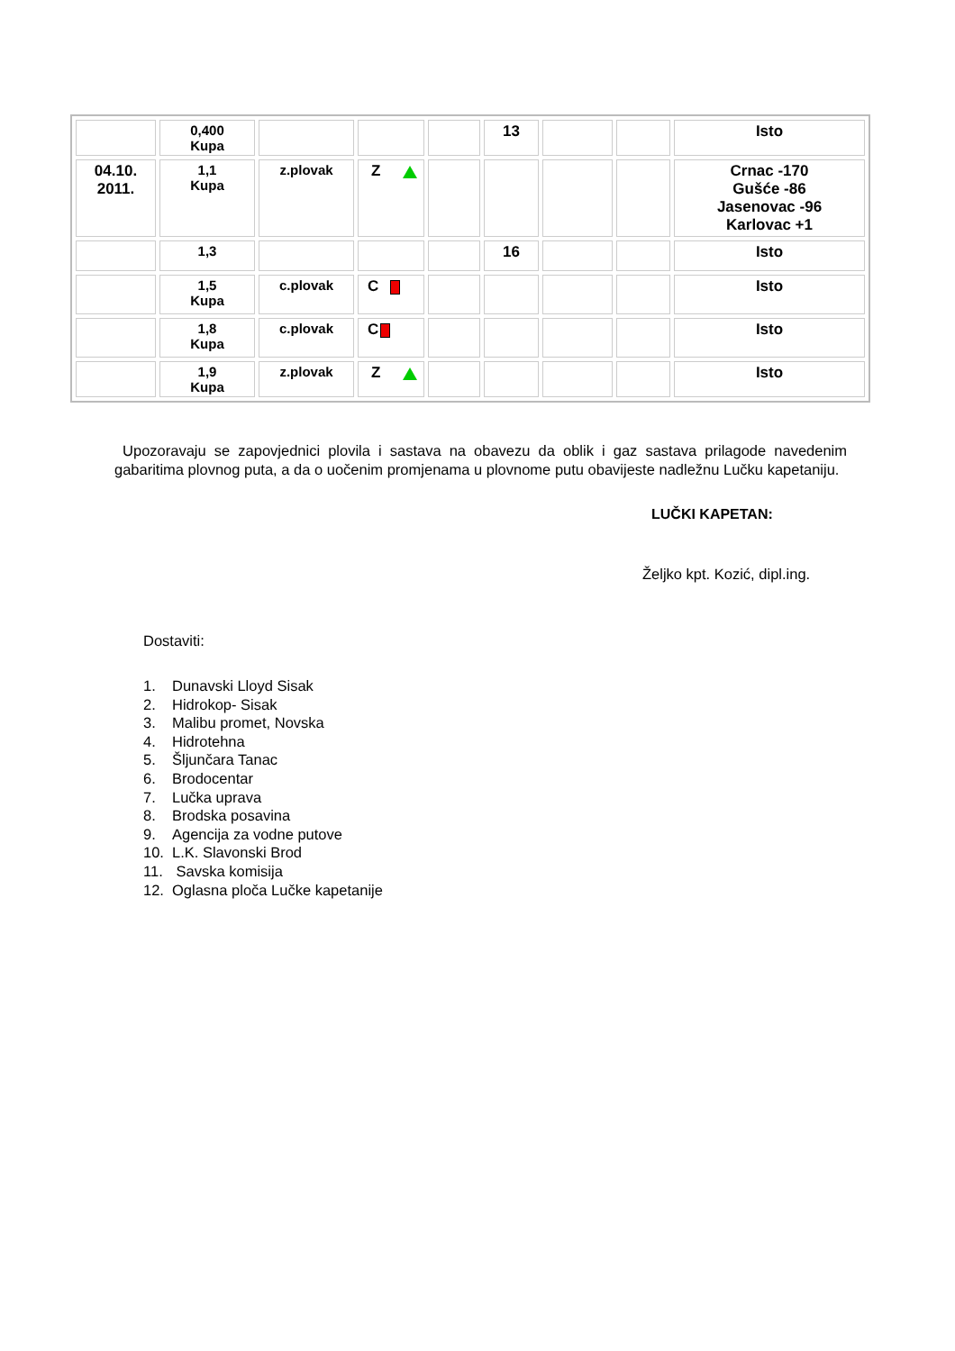| | 0,400 Kupa | | | | 13 | | | Isto |
| 04.10. 2011. | 1,1 Kupa | z.plovak | Z | | | | | Crnac -170 Gušće -86 Jasenovac -96 Karlovac +1 |
| | 1,3 | | | | 16 | | | Isto |
| | 1,5 Kupa | c.plovak | C | | | | | Isto |
| | 1,8 Kupa | c.plovak | C | | | | | Isto |
| | 1,9 Kupa | z.plovak | Z | | | | | Isto |
Upozoravaju se zapovjednici plovila i sastava na obavezu da oblik i gaz sastava prilagode navedenim gabaritima plovnog puta, a da o uočenim promjenama u plovnome putu obavijeste nadležnu Lučku kapetaniju.
LUČKI KAPETAN:
Željko kpt. Kozić, dipl.ing.
Dostaviti:
1. Dunavski Lloyd Sisak
2. Hidrokop- Sisak
3. Malibu promet, Novska
4. Hidrotehna
5. Šljunčara Tanac
6. Brodocentar
7. Lučka uprava
8. Brodska posavina
9. Agencija za vodne putove
10. L.K. Slavonski Brod
11. Savska komisija
12. Oglasna ploča Lučke kapetanije